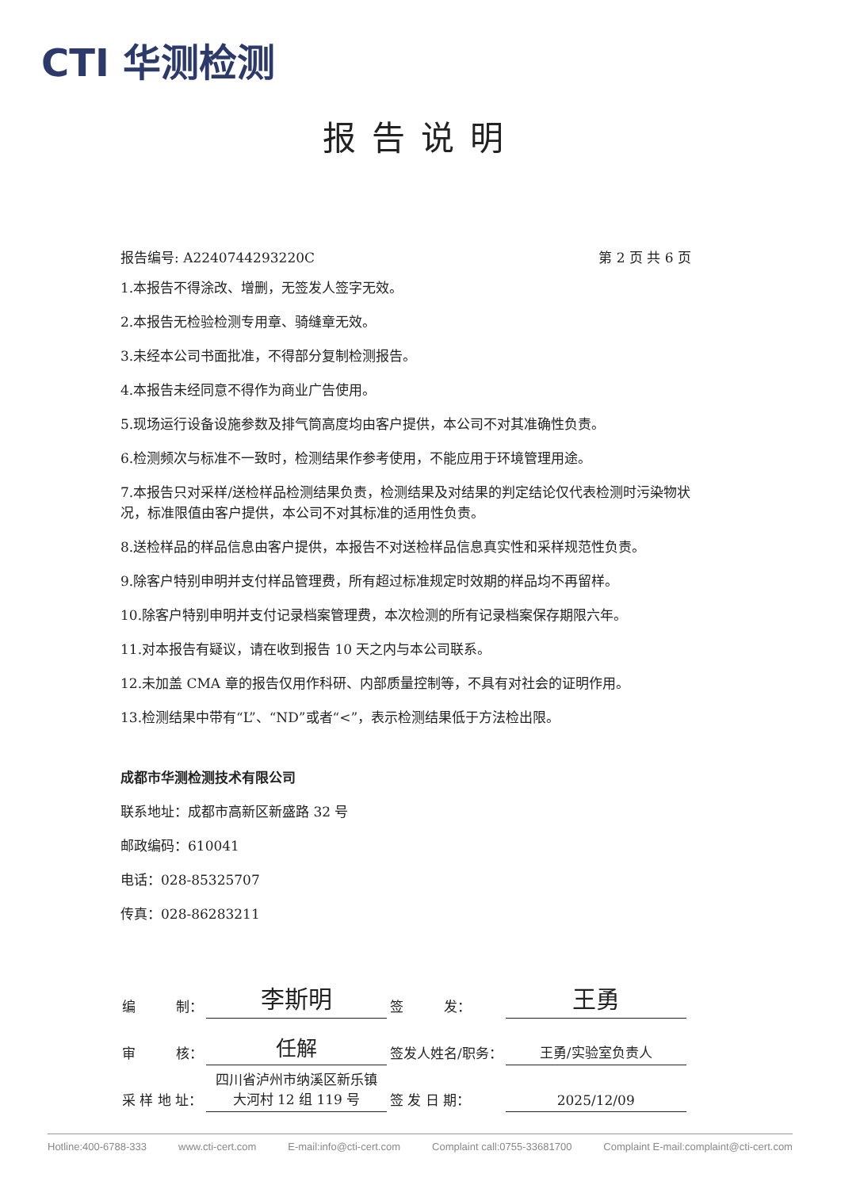CTI 华测检测
报告说明
报告编号: A2240744293220C 第 2 页 共 6 页
1.本报告不得涂改、增删，无签发人签字无效。
2.本报告无检验检测专用章、骑缝章无效。
3.未经本公司书面批准，不得部分复制检测报告。
4.本报告未经同意不得作为商业广告使用。
5.现场运行设备设施参数及排气筒高度均由客户提供，本公司不对其准确性负责。
6.检测频次与标准不一致时，检测结果作参考使用，不能应用于环境管理用途。
7.本报告只对采样/送检样品检测结果负责，检测结果及对结果的判定结论仅代表检测时污染物状况，标准限值由客户提供，本公司不对其标准的适用性负责。
8.送检样品的样品信息由客户提供，本报告不对送检样品信息真实性和采样规范性负责。
9.除客户特别申明并支付样品管理费，所有超过标准规定时效期的样品均不再留样。
10.除客户特别申明并支付记录档案管理费，本次检测的所有记录档案保存期限六年。
11.对本报告有疑议，请在收到报告 10 天之内与本公司联系。
12.未加盖 CMA 章的报告仅用作科研、内部质量控制等，不具有对社会的证明作用。
13.检测结果中带有“L”、“ND”或者“<”，表示检测结果低于方法检出限。
成都市华测检测技术有限公司
联系地址：成都市高新区新盛路 32 号
邮政编码：610041
电话：028-85325707
传真：028-86283211
| 编 制： | 李斯明 | 签 发： | 王勇 |
| 审 核： | 任解 | 签发人姓名/职务： | 王勇/实验室负责人 |
| 采 样 地 址： | 四川省泸州市纳溪区新乐镇 大河村 12 组 119 号 | 签 发 日 期： | 2025/12/09 |
Hotline:400-6788-333 www.cti-cert.com E-mail:info@cti-cert.com Complaint call:0755-33681700 Complaint E-mail:complaint@cti-cert.com